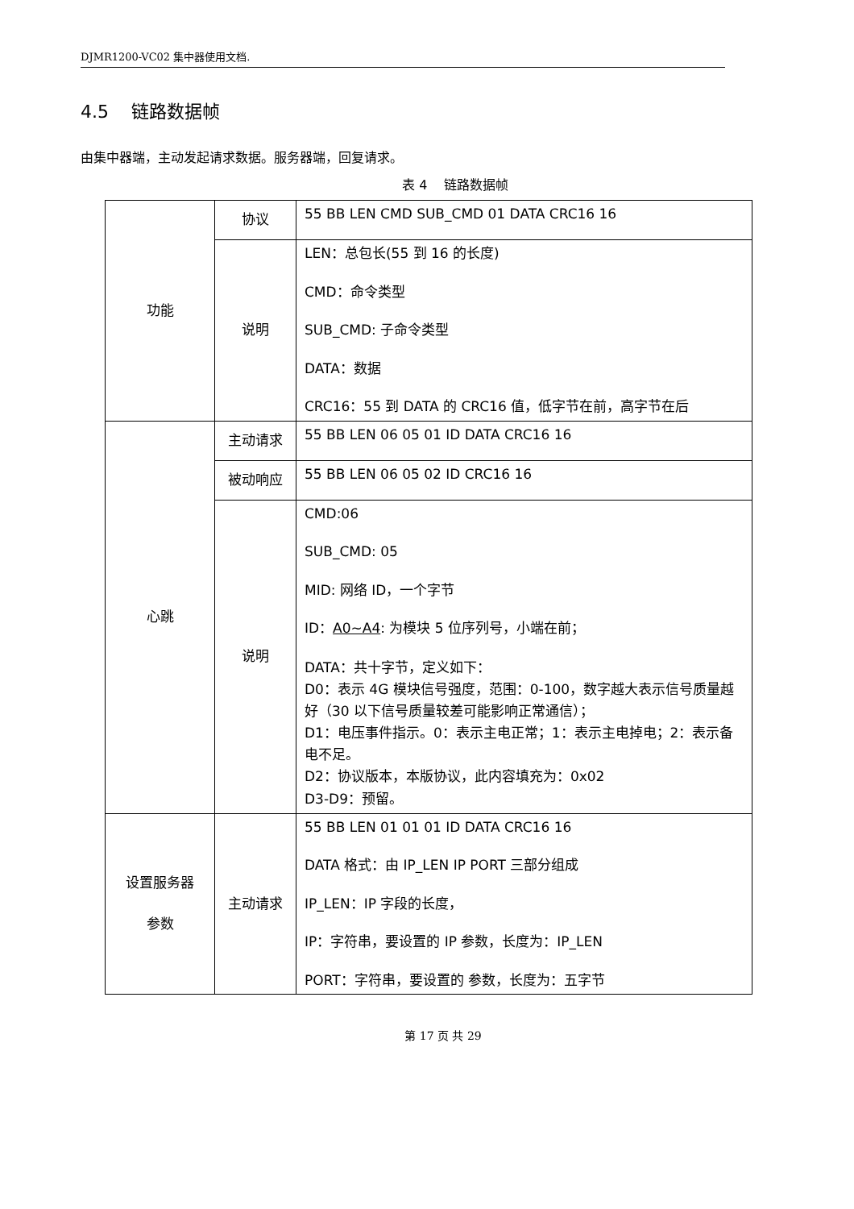DJMR1200-VC02 集中器使用文档.
4.5 链路数据帧
由集中器端，主动发起请求数据。服务器端，回复请求。
表 4 链路数据帧
| 功能 | 协议 | 55 BB LEN CMD SUB_CMD 01 DATA CRC16 16 |
| | 说明 | LEN：总包长(55 到 16 的长度) CMD：命令类型 SUB_CMD: 子命令类型 DATA：数据 CRC16：55 到 DATA 的 CRC16 值，低字节在前，高字节在后 |
| 心跳 | 主动请求 | 55 BB LEN 06 05 01 ID DATA CRC16 16 |
| | 被动响应 | 55 BB LEN 06 05 02 ID CRC16 16 |
| | 说明 | CMD:06 SUB_CMD: 05 MID: 网络 ID，一个字节 ID： A0~A4 : 为模块 5 位序列号，小端在前； DATA：共十字节，定义如下： D0：表示 4G 模块信号强度，范围：0-100，数字越大表示信号质量越好（30 以下信号质量较差可能影响正常通信）； D1：电压事件指示。0：表示主电正常；1：表示主电掉电；2：表示备电不足。 D2：协议版本，本版协议，此内容填充为：0x02 D3-D9：预留。 |
| 设置服务器 参数 | 主动请求 | 55 BB LEN 01 01 01 ID DATA CRC16 16 DATA 格式：由 IP_LEN IP PORT 三部分组成 IP_LEN：IP 字段的长度， IP：字符串，要设置的 IP 参数，长度为：IP_LEN PORT：字符串，要设置的 参数，长度为：五字节 |
第 17 页 共 29